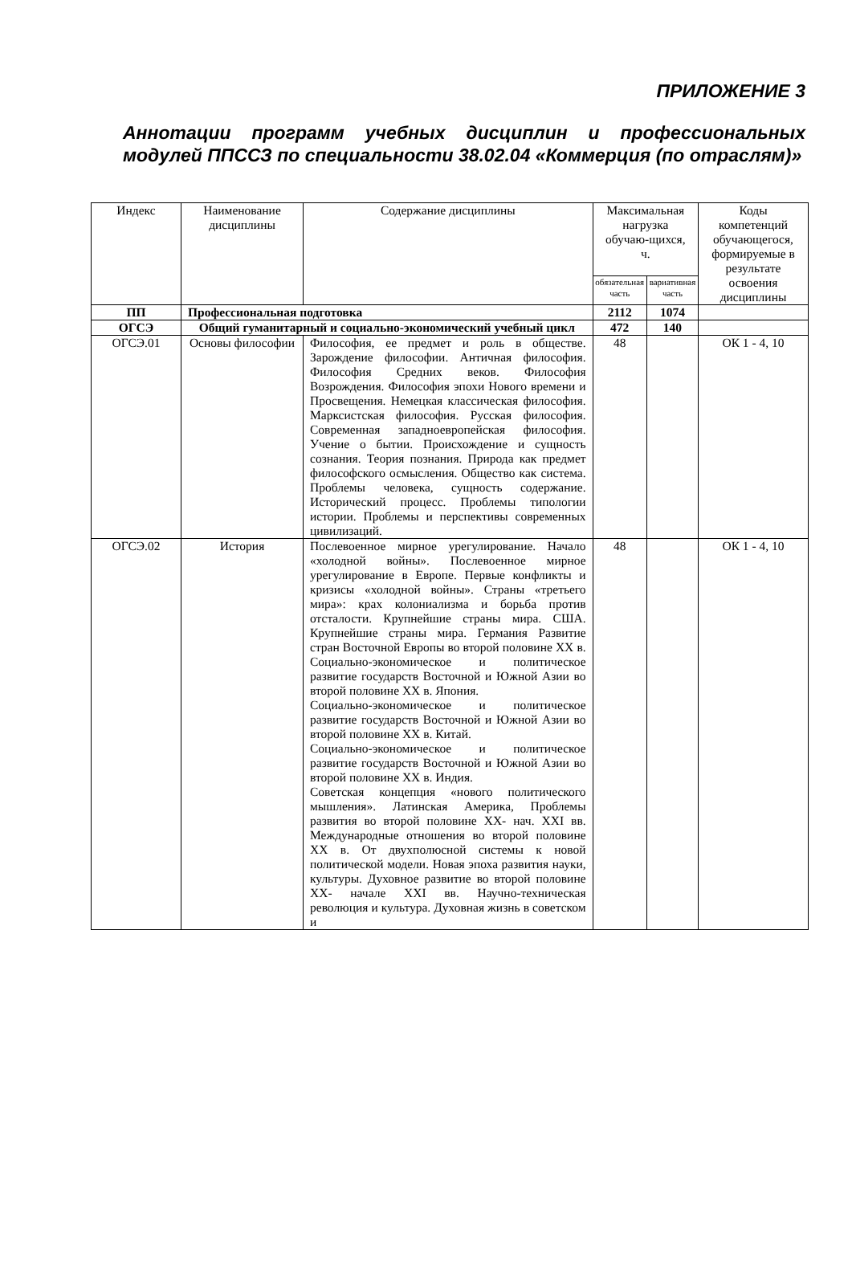ПРИЛОЖЕНИЕ 3
Аннотации программ учебных дисциплин и профессиональных модулей ППССЗ по специальности 38.02.04 «Коммерция (по отраслям)»
| Индекс | Наименование дисциплины | Содержание дисциплины | Максимальная нагрузка обучаю-щихся, ч. | | Коды компетенций обучающегося, формируемые в результате освоения дисциплины |
| --- | --- | --- | --- | --- | --- |
| | | | обязательная часть | вариативная часть | |
| ПП | Профессиональная подготовка | | 2112 | 1074 | |
| ОГСЭ | Общий гуманитарный и социально-экономический учебный цикл | | 472 | 140 | |
| ОГСЭ.01 | Основы философии | Философия, ее предмет и роль в обществе. Зарождение философии. Античная философия. Философия Средних веков. Философия Возрождения. Философия эпохи Нового времени и Просвещения. Немецкая классическая философия. Марксистская философия. Русская философия. Современная западноевропейская философия. Учение о бытии. Происхождение и сущность сознания. Теория познания. Природа как предмет философского осмысления. Общество как система. Проблемы человека, сущность содержание. Исторический процесс. Проблемы типологии истории. Проблемы и перспективы современных цивилизаций. | 48 | | ОК 1 - 4, 10 |
| ОГСЭ.02 | История | Послевоенное мирное урегулирование. Начало «холодной войны». Послевоенное мирное урегулирование в Европе. Первые конфликты и кризисы «холодной войны». Страны «третьего мира»: крах колониализма и борьба против отсталости. Крупнейшие страны мира. США. Крупнейшие страны мира. Германия Развитие стран Восточной Европы во второй половине XX в. Социально-экономическое и политическое развитие государств Восточной и Южной Азии во второй половине XX в. Япония. Социально-экономическое и политическое развитие государств Восточной и Южной Азии во второй половине XX в. Китай. Социально-экономическое и политическое развитие государств Восточной и Южной Азии во второй половине XX в. Индия. Советская концепция «нового политического мышления». Латинская Америка, Проблемы развития во второй половине XX- нач. XXI вв. Международные отношения во второй половине XX в. От двухполюсной системы к новой политической модели. Новая эпоха развития науки, культуры. Духовное развитие во второй половине XX- начале XXI вв. Научно-техническая революция и культура. Духовная жизнь в советском и | 48 | | ОК 1 - 4, 10 |